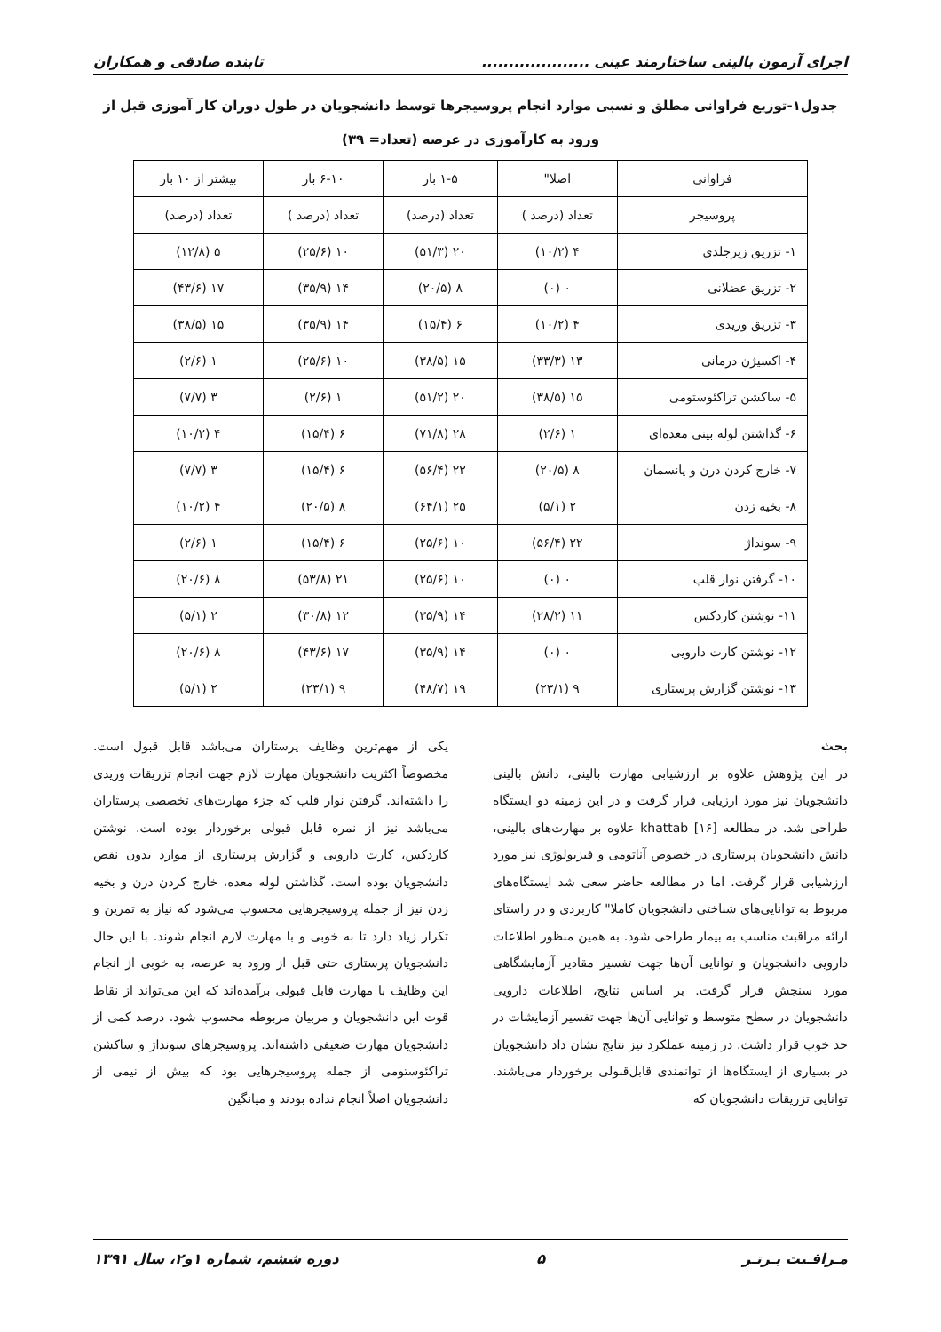اجرای آزمون بالینی ساختارمند عینی .................... تابنده صادقی و همکاران
جدول۱-توزیع فراوانی مطلق و نسبی موارد انجام پروسیجرها توسط دانشجویان در طول دوران کار آموزی قبل از ورود به کارآموزی در عرصه (تعداد= ۳۹)
| فراوانی | اصلا" | ۱-۵ بار | ۶-۱۰ بار | بیشتر از ۱۰ بار |
| --- | --- | --- | --- | --- |
| پروسیجر | تعداد (درصد ) | تعداد (درصد) | تعداد (درصد ) | تعداد (درصد) |
| ۱- تزریق زیرجلدی | ۴ (۱۰/۲) | ۲۰ (۵۱/۳) | ۱۰ (۲۵/۶) | ۵ (۱۲/۸) |
| ۲- تزریق عضلانی | ۰ (۰) | ۸ (۲۰/۵) | ۱۴ (۳۵/۹) | ۱۷ (۴۳/۶) |
| ۳- تزریق وریدی | ۴ (۱۰/۲) | ۶ (۱۵/۴) | ۱۴ (۳۵/۹) | ۱۵ (۳۸/۵) |
| ۴- اکسیژن درمانی | ۱۳ (۳۳/۳) | ۱۵ (۳۸/۵) | ۱۰ (۲۵/۶) | ۱ (۲/۶) |
| ۵- ساکشن تراکئوستومی | ۱۵ (۳۸/۵) | ۲۰ (۵۱/۲) | ۱ (۲/۶) | ۳ (۷/۷) |
| ۶- گذاشتن لوله بینی معده‌ای | ۱ (۲/۶) | ۲۸ (۷۱/۸) | ۶ (۱۵/۴) | ۴ (۱۰/۲) |
| ۷- خارج کردن درن و پانسمان | ۸ (۲۰/۵) | ۲۲ (۵۶/۴) | ۶ (۱۵/۴) | ۳ (۷/۷) |
| ۸- بخیه زدن | ۲ (۵/۱) | ۲۵ (۶۴/۱) | ۸ (۲۰/۵) | ۴ (۱۰/۲) |
| ۹- سونداژ | ۲۲ (۵۶/۴) | ۱۰ (۲۵/۶) | ۶ (۱۵/۴) | ۱ (۲/۶) |
| ۱۰- گرفتن نوار قلب | ۰ (۰) | ۱۰ (۲۵/۶) | ۲۱ (۵۳/۸) | ۸ (۲۰/۶) |
| ۱۱- نوشتن کاردکس | ۱۱ (۲۸/۲) | ۱۴ (۳۵/۹) | ۱۲ (۳۰/۸) | ۲ (۵/۱) |
| ۱۲- نوشتن کارت دارویی | ۰ (۰) | ۱۴ (۳۵/۹) | ۱۷ (۴۳/۶) | ۸ (۲۰/۶) |
| ۱۳- نوشتن گزارش پرستاری | ۹ (۲۳/۱) | ۱۹ (۴۸/۷) | ۹ (۲۳/۱) | ۲ (۵/۱) |
بحث
در این پژوهش علاوه بر ارزشیابی مهارت بالینی، دانش بالینی دانشجویان نیز مورد ارزیابی قرار گرفت و در این زمینه دو ایستگاه طراحی شد. در مطالعه khattab [۱۶] علاوه بر مهارت‌های بالینی، دانش دانشجویان پرستاری در خصوص آناتومی و فیزیولوژی نیز مورد ارزشیابی قرار گرفت. اما در مطالعه حاضر سعی شد ایستگاه‌های مربوط به توانایی‌های شناختی دانشجویان کاملا" کاربردی و در راستای ارائه مراقبت مناسب به بیمار طراحی شود. به همین منظور اطلاعات دارویی دانشجویان و توانایی آن‌ها جهت تفسیر مقادیر آزمایشگاهی مورد سنجش قرار گرفت. بر اساس نتایج، اطلاعات دارویی دانشجویان در سطح متوسط و توانایی آن‌ها جهت تفسیر آزمایشات در حد خوب قرار داشت. در زمینه عملکرد نیز نتایج نشان داد دانشجویان در بسیاری از ایستگاه‌ها از توانمندی قابل‌قبولی برخوردار می‌باشند. توانایی تزریقات دانشجویان که
یکی از مهم‌ترین وظایف پرستاران می‌باشد قابل قبول است. مخصوصاً اکثریت دانشجویان مهارت لازم جهت انجام تزریقات وریدی را داشته‌اند. گرفتن نوار قلب که جزء مهارت‌های تخصصی پرستاران می‌باشد نیز از نمره قابل قبولی برخوردار بوده است. نوشتن کاردکس، کارت دارویی و گزارش پرستاری از موارد بدون نقص دانشجویان بوده است. گذاشتن لوله معده، خارج کردن درن و بخیه زدن نیز از جمله پروسیجرهایی محسوب می‌شود که نیاز به تمرین و تکرار زیاد دارد تا به خوبی و با مهارت لازم انجام شوند. با این حال دانشجویان پرستاری حتی قبل از ورود به عرصه، به خوبی از انجام این وظایف با مهارت قابل قبولی برآمده‌اند که این می‌تواند از نقاط قوت این دانشجویان و مربیان مربوطه محسوب شود. درصد کمی از دانشجویان مهارت ضعیفی داشته‌اند. پروسیجرهای سونداژ و ساکشن تراکئوستومی از جمله پروسیجرهایی بود که بیش از نیمی از دانشجویان اصلاً انجام نداده بودند و میانگین
مـراقـبت بـرتـر ۵ دوره ششم، شماره ۱و۲، سال ۱۳۹۱